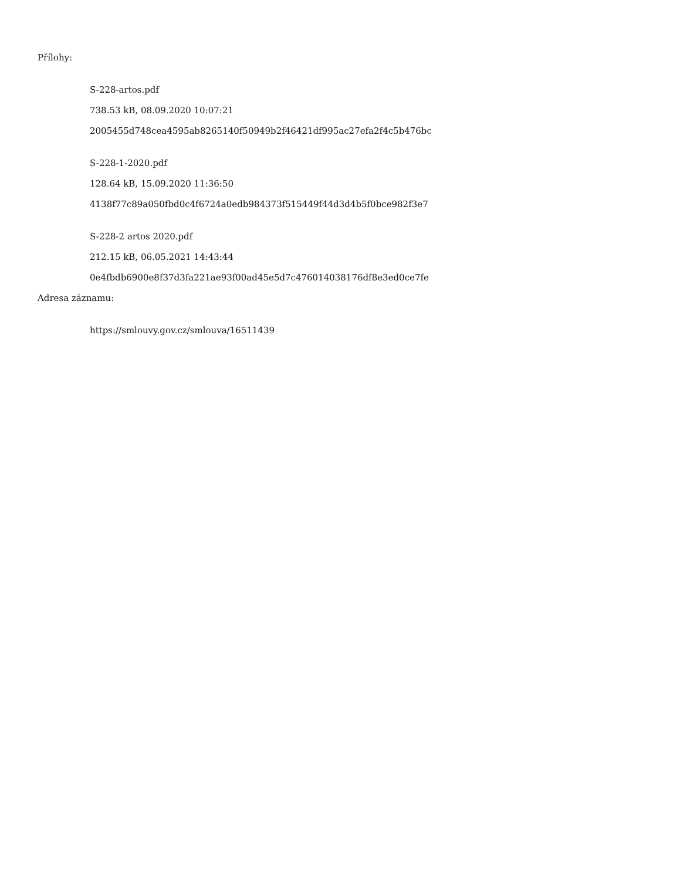Přílohy:
S-228-artos.pdf
738.53 kB, 08.09.2020 10:07:21
2005455d748cea4595ab8265140f50949b2f46421df995ac27efa2f4c5b476bc
S-228-1-2020.pdf
128.64 kB, 15.09.2020 11:36:50
4138f77c89a050fbd0c4f6724a0edb984373f515449f44d3d4b5f0bce982f3e7
S-228-2 artos 2020.pdf
212.15 kB, 06.05.2021 14:43:44
0e4fbdb6900e8f37d3fa221ae93f00ad45e5d7c476014038176df8e3ed0ce7fe
Adresa záznamu:
https://smlouvy.gov.cz/smlouva/16511439